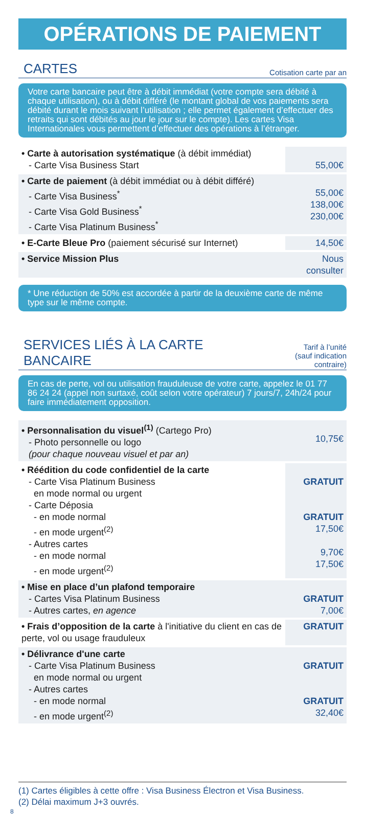OPÉRATIONS DE PAIEMENT
CARTES
Cotisation carte par an
Votre carte bancaire peut être à débit immédiat (votre compte sera débité à chaque utilisation), ou à débit différé (le montant global de vos paiements sera débité durant le mois suivant l’utilisation ; elle permet également d’effectuer des retraits qui sont débités au jour le jour sur le compte). Les cartes Visa Internationales vous permettent d’effectuer des opérations à l’étranger.
| • Carte à autorisation systématique (à débit immédiat) - Carte Visa Business Start | 55,00€ |
| • Carte de paiement (à débit immédiat ou à débit différé) - Carte Visa Business<sup>*</sup> - Carte Visa Gold Business<sup>*</sup> - Carte Visa Platinum Business<sup>*</sup> | 55,00€ 138,00€ 230,00€ |
| • E-Carte Bleue Pro (paiement sécurisé sur Internet) | 14,50€ |
| • Service Mission Plus | Nous consulter |
* Une réduction de 50% est accordée à partir de la deuxième carte de même type sur le même compte.
SERVICES LIÉS À LA CARTE BANCAIRE
Tarif à l’unité
(sauf indication contraire)
En cas de perte, vol ou utilisation frauduleuse de votre carte, appelez le 01 77 86 24 24 (appel non surtaxé, coût selon votre opérateur) 7 jours/7, 24h/24 pour faire immédiatement opposition.
| • Personnalisation du visuel<sup>(1)</sup> (Cartego Pro) - Photo personnelle ou logo (pour chaque nouveau visuel et par an) | 10,75€ |
| • Réédition du code confidentiel de la carte - Carte Visa Platinum Business en mode normal ou urgent - Carte Déposia - en mode normal - en mode urgent<sup>(2)</sup> - Autres cartes - en mode normal - en mode urgent<sup>(2)</sup> | GRATUIT GRATUIT 17,50€ 9,70€ 17,50€ |
| • Mise en place d’un plafond temporaire - Cartes Visa Platinum Business - Autres cartes, en agence | GRATUIT 7,00€ |
| • Frais d’opposition de la carte à l'initiative du client en cas de perte, vol ou usage frauduleux | GRATUIT |
| • Délivrance d'une carte - Carte Visa Platinum Business en mode normal ou urgent - Autres cartes - en mode normal - en mode urgent<sup>(2)</sup> | GRATUIT GRATUIT 32,40€ |
(1) Cartes éligibles à cette offre : Visa Business Électron et Visa Business.
(2) Délai maximum J+3 ouvrés.
8